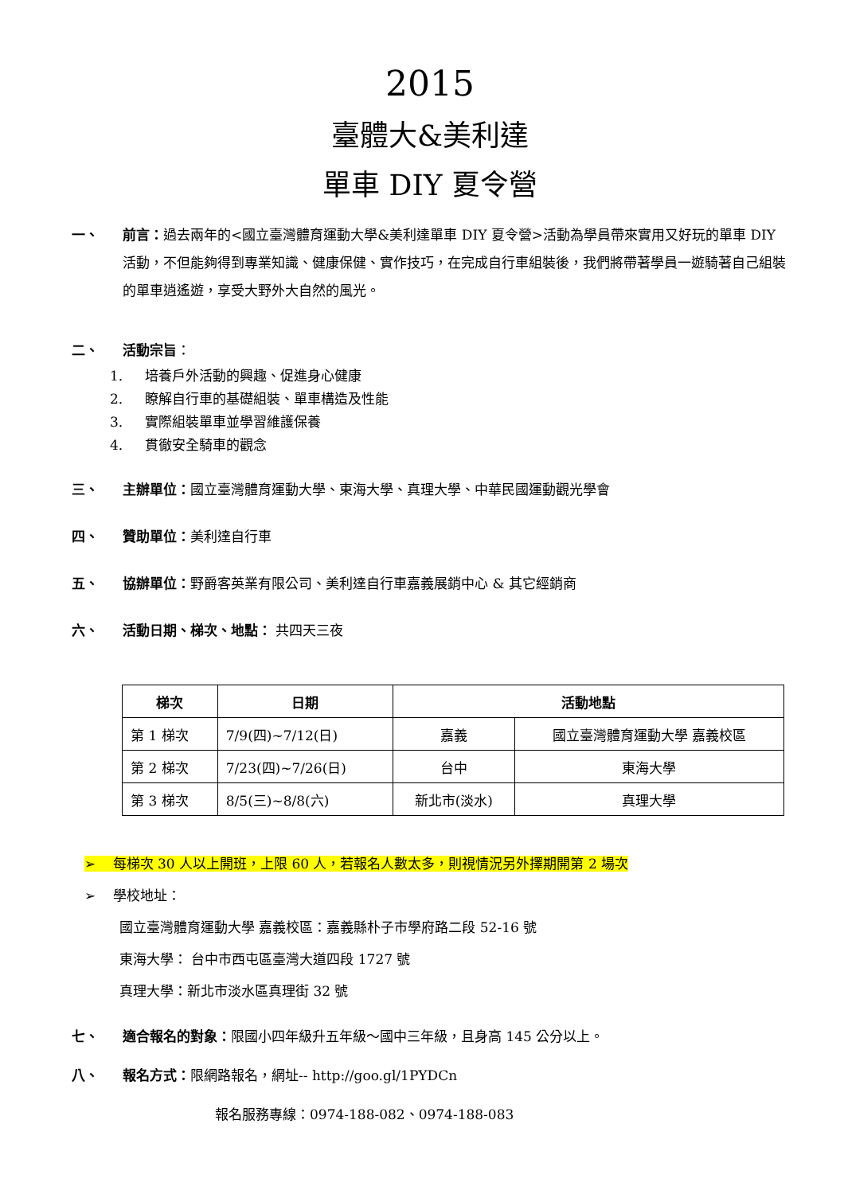2015
臺體大&美利達
單車 DIY 夏令營
一、 前言：過去兩年的<國立臺灣體育運動大學&美利達單車 DIY 夏令營>活動為學員帶來實用又好玩的單車 DIY 活動，不但能夠得到專業知識、健康保健、實作技巧，在完成自行車組裝後，我們將帶著學員一遊騎著自己組裝的單車逍遙遊，享受大野外大自然的風光。
二、 活動宗旨：
1. 培養戶外活動的興趣、促進身心健康
2. 瞭解自行車的基礎組裝、單車構造及性能
3. 實際組裝單車並學習維護保養
4. 貫徹安全騎車的觀念
三、 主辦單位：國立臺灣體育運動大學、東海大學、真理大學、中華民國運動觀光學會
四、 贊助單位：美利達自行車
五、 協辦單位：野爵客英業有限公司、美利達自行車嘉義展銷中心 & 其它經銷商
六、 活動日期、梯次、地點： 共四天三夜
| 梯次 | 日期 | 活動地點 | |
| --- | --- | --- | --- |
| 第 1 梯次 | 7/9(四)~7/12(日) | 嘉義 | 國立臺灣體育運動大學 嘉義校區 |
| 第 2 梯次 | 7/23(四)~7/26(日) | 台中 | 東海大學 |
| 第 3 梯次 | 8/5(三)~8/8(六) | 新北市(淡水) | 真理大學 |
➢ 每梯次 30 人以上開班，上限 60 人，若報名人數太多，則視情況另外擇期開第 2 場次
➢ 學校地址：
國立臺灣體育運動大學 嘉義校區：嘉義縣朴子市學府路二段 52-16 號
東海大學： 台中市西屯區臺灣大道四段 1727 號
真理大學：新北市淡水區真理街 32 號
七、 適合報名的對象：限國小四年級升五年級～國中三年級，且身高 145 公分以上。
八、 報名方式：限網路報名，網址-- http://goo.gl/1PYDCn
報名服務專線：0974-188-082、0974-188-083